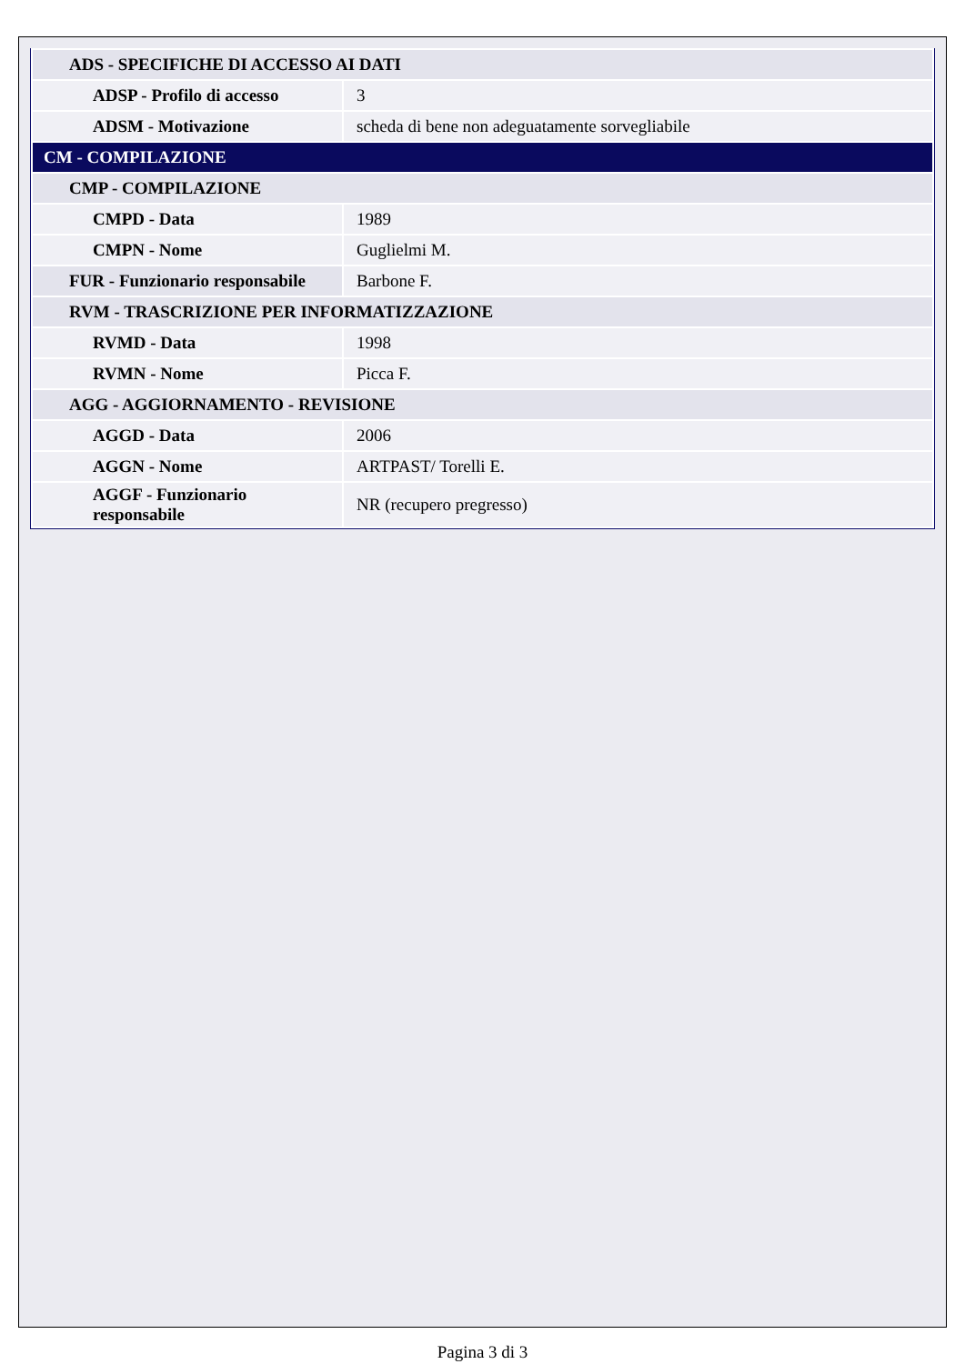| ADS - SPECIFICHE DI ACCESSO AI DATI | |
| ADSP - Profilo di accesso | 3 |
| ADSM - Motivazione | scheda di bene non adeguatamente sorvegliabile |
| CM - COMPILAZIONE | |
| CMP - COMPILAZIONE | |
| CMPD - Data | 1989 |
| CMPN - Nome | Guglielmi M. |
| FUR - Funzionario responsabile | Barbone F. |
| RVM - TRASCRIZIONE PER INFORMATIZZAZIONE | |
| RVMD - Data | 1998 |
| RVMN - Nome | Picca F. |
| AGG - AGGIORNAMENTO - REVISIONE | |
| AGGD - Data | 2006 |
| AGGN - Nome | ARTPAST/ Torelli E. |
| AGGF - Funzionario responsabile | NR (recupero pregresso) |
Pagina 3 di 3